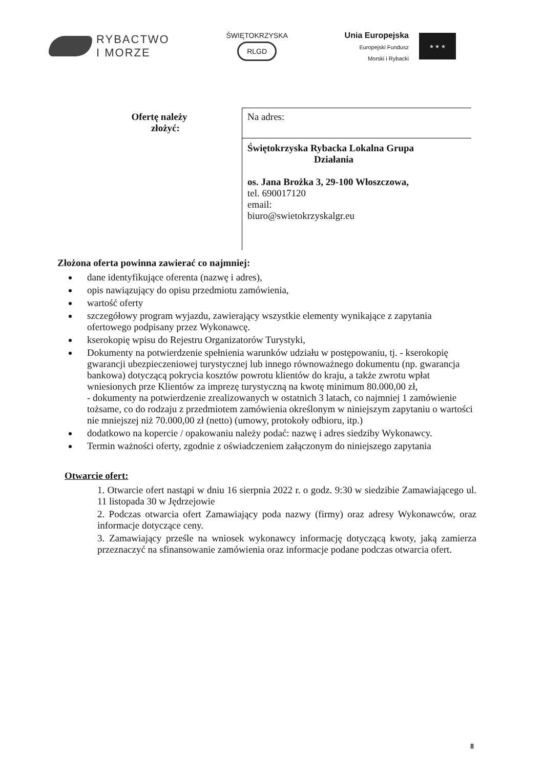RYBACTWO
I MORZE
ŚWIĘTOKRZYSKA
RLGD
Unia Europejska
Europejski Fundusz
Morski i Rybacki
★ ★ ★
| Ofertę należy złożyć: | Na adres: Świętokrzyska Rybacka Lokalna Grupa Działania os. Jana Brożka 3, 29-100 Włoszczowa, tel. 690017120 email: biuro@swietokrzyskalgr.eu |
Złożona oferta powinna zawierać co najmniej:
dane identyfikujące oferenta (nazwę i adres),
opis nawiązujący do opisu przedmiotu zamówienia,
wartość oferty
szczegółowy program wyjazdu, zawierający wszystkie elementy wynikające z zapytania ofertowego podpisany przez Wykonawcę.
kserokopię wpisu do Rejestru Organizatorów Turystyki,
Dokumenty na potwierdzenie spełnienia warunków udziału w postępowaniu, tj. - kserokopię gwarancji ubezpieczeniowej turystycznej lub innego równoważnego dokumentu (np. gwarancja bankowa) dotyczącą pokrycia kosztów powrotu klientów do kraju, a także zwrotu wpłat wniesionych prze Klientów za imprezę turystyczną na kwotę minimum 80.000,00 zł,
- dokumenty na potwierdzenie zrealizowanych w ostatnich 3 latach, co najmniej 1 zamówienie tożsame, co do rodzaju z przedmiotem zamówienia określonym w niniejszym zapytaniu o wartości nie mniejszej niż 70.000,00 zł (netto) (umowy, protokoły odbioru, itp.)
dodatkowo na kopercie / opakowaniu należy podać: nazwę i adres siedziby Wykonawcy.
Termin ważności oferty, zgodnie z oświadczeniem załączonym do niniejszego zapytania
Otwarcie ofert:
1. Otwarcie ofert nastąpi w dniu 16 sierpnia 2022 r. o godz. 9:30 w siedzibie Zamawiającego ul. 11 listopada 30 w Jędrzejowie
2. Podczas otwarcia ofert Zamawiający poda nazwy (firmy) oraz adresy Wykonawców, oraz informacje dotyczące ceny.
3. Zamawiający prześle na wniosek wykonawcy informację dotyczącą kwoty, jaką zamierza przeznaczyć na sfinansowanie zamówienia oraz informacje podane podczas otwarcia ofert.
8